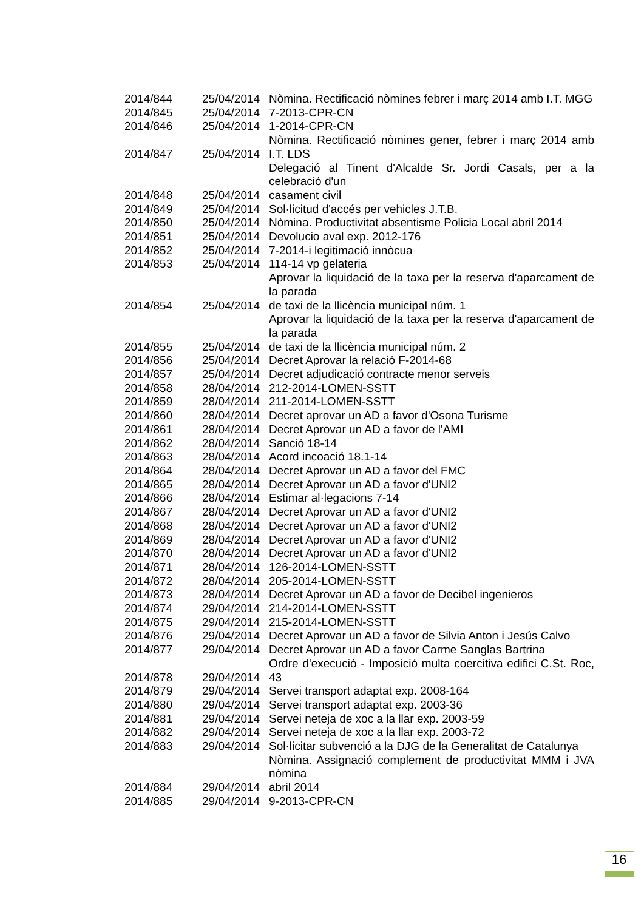| 2014/844 | 25/04/2014 | Nòmina. Rectificació nòmines febrer i març 2014 amb I.T. MGG |
| 2014/845 | 25/04/2014 | 7-2013-CPR-CN |
| 2014/846 | 25/04/2014 | 1-2014-CPR-CN |
| 2014/847 | 25/04/2014 | Nòmina. Rectificació nòmines gener, febrer i març 2014 amb I.T. LDS |
| 2014/848 | 25/04/2014 | Delegació al Tinent d'Alcalde Sr. Jordi Casals, per a la celebració d'un casament civil |
| 2014/849 | 25/04/2014 | Sol·licitud d'accés per vehicles J.T.B. |
| 2014/850 | 25/04/2014 | Nòmina. Productivitat absentisme Policia Local abril 2014 |
| 2014/851 | 25/04/2014 | Devolucio aval exp. 2012-176 |
| 2014/852 | 25/04/2014 | 7-2014-i legitimació innòcua |
| 2014/853 | 25/04/2014 | 114-14 vp gelateria |
| 2014/854 | 25/04/2014 | Aprovar la liquidació de la taxa per la reserva d'aparcament de la parada de taxi de la llicència municipal núm. 1 |
| 2014/855 | 25/04/2014 | Aprovar la liquidació de la taxa per la reserva d'aparcament de la parada de taxi de la llicència municipal núm. 2 |
| 2014/856 | 25/04/2014 | Decret Aprovar la relació F-2014-68 |
| 2014/857 | 25/04/2014 | Decret adjudicació contracte menor serveis |
| 2014/858 | 28/04/2014 | 212-2014-LOMEN-SSTT |
| 2014/859 | 28/04/2014 | 211-2014-LOMEN-SSTT |
| 2014/860 | 28/04/2014 | Decret aprovar un AD a favor d'Osona Turisme |
| 2014/861 | 28/04/2014 | Decret Aprovar un AD a favor de l'AMI |
| 2014/862 | 28/04/2014 | Sanció 18-14 |
| 2014/863 | 28/04/2014 | Acord incoació 18.1-14 |
| 2014/864 | 28/04/2014 | Decret Aprovar un AD a favor del FMC |
| 2014/865 | 28/04/2014 | Decret Aprovar un AD a favor d'UNI2 |
| 2014/866 | 28/04/2014 | Estimar al·legacions 7-14 |
| 2014/867 | 28/04/2014 | Decret Aprovar un AD a favor d'UNI2 |
| 2014/868 | 28/04/2014 | Decret Aprovar un AD a favor d'UNI2 |
| 2014/869 | 28/04/2014 | Decret Aprovar un AD a favor d'UNI2 |
| 2014/870 | 28/04/2014 | Decret Aprovar un AD a favor d'UNI2 |
| 2014/871 | 28/04/2014 | 126-2014-LOMEN-SSTT |
| 2014/872 | 28/04/2014 | 205-2014-LOMEN-SSTT |
| 2014/873 | 28/04/2014 | Decret Aprovar un AD a favor de Decibel ingenieros |
| 2014/874 | 29/04/2014 | 214-2014-LOMEN-SSTT |
| 2014/875 | 29/04/2014 | 215-2014-LOMEN-SSTT |
| 2014/876 | 29/04/2014 | Decret Aprovar un AD a favor de Silvia Anton i Jesús Calvo |
| 2014/877 | 29/04/2014 | Decret Aprovar un AD a favor Carme Sanglas Bartrina |
| 2014/878 | 29/04/2014 | Ordre d'execució - Imposició multa coercitiva edifici C.St. Roc, 43 |
| 2014/879 | 29/04/2014 | Servei transport adaptat exp. 2008-164 |
| 2014/880 | 29/04/2014 | Servei transport adaptat exp. 2003-36 |
| 2014/881 | 29/04/2014 | Servei neteja de xoc a la llar exp. 2003-59 |
| 2014/882 | 29/04/2014 | Servei neteja de xoc a la llar exp. 2003-72 |
| 2014/883 | 29/04/2014 | Sol·licitar subvenció a la DJG de la Generalitat de Catalunya |
| 2014/884 | 29/04/2014 | Nòmina. Assignació complement de productivitat MMM i JVA nòmina abril 2014 |
| 2014/885 | 29/04/2014 | 9-2013-CPR-CN |
16